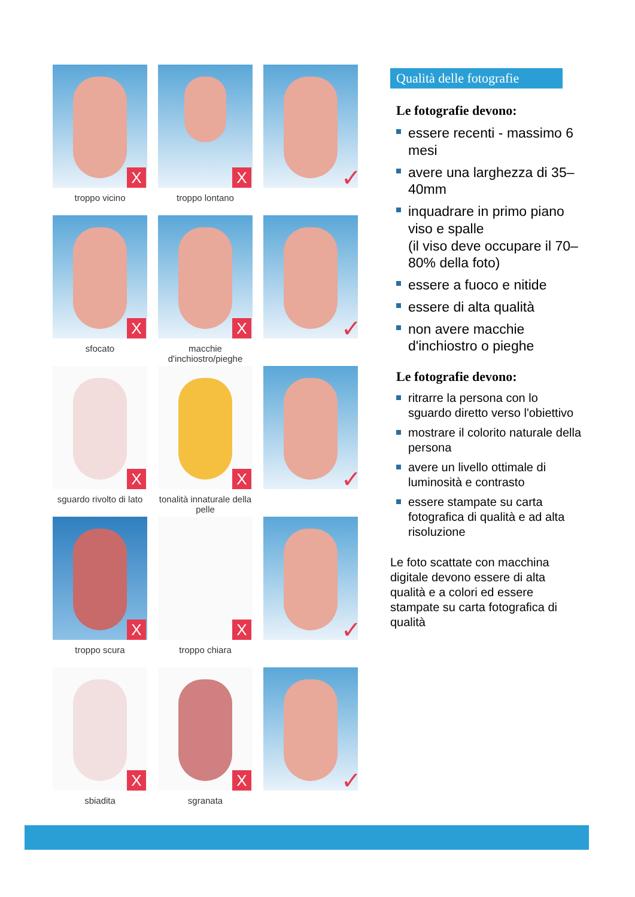X
troppo vicino
X
troppo lontano
✓
X
sfocato
X
macchie d'inchiostro/pieghe
✓
X
sguardo rivolto di lato
X
tonalità innaturale della pelle
✓
X
troppo scura
X
troppo chiara
✓
X
sbiadita
X
sgranata
✓
Qualità delle fotografie
Le fotografie devono:
essere recenti - massimo 6 mesi
avere una larghezza di 35–40mm
inquadrare in primo piano viso e spalle
(il viso deve occupare il 70–80% della foto)
essere a fuoco e nitide
essere di alta qualità
non avere macchie d'inchiostro o pieghe
Le fotografie devono:
ritrarre la persona con lo sguardo diretto verso l'obiettivo
mostrare il colorito naturale della persona
avere un livello ottimale di luminosità e contrasto
essere stampate su carta fotografica di qualità e ad alta risoluzione
Le foto scattate con macchina digitale devono essere di alta qualità e a colori ed essere stampate su carta fotografica di qualità